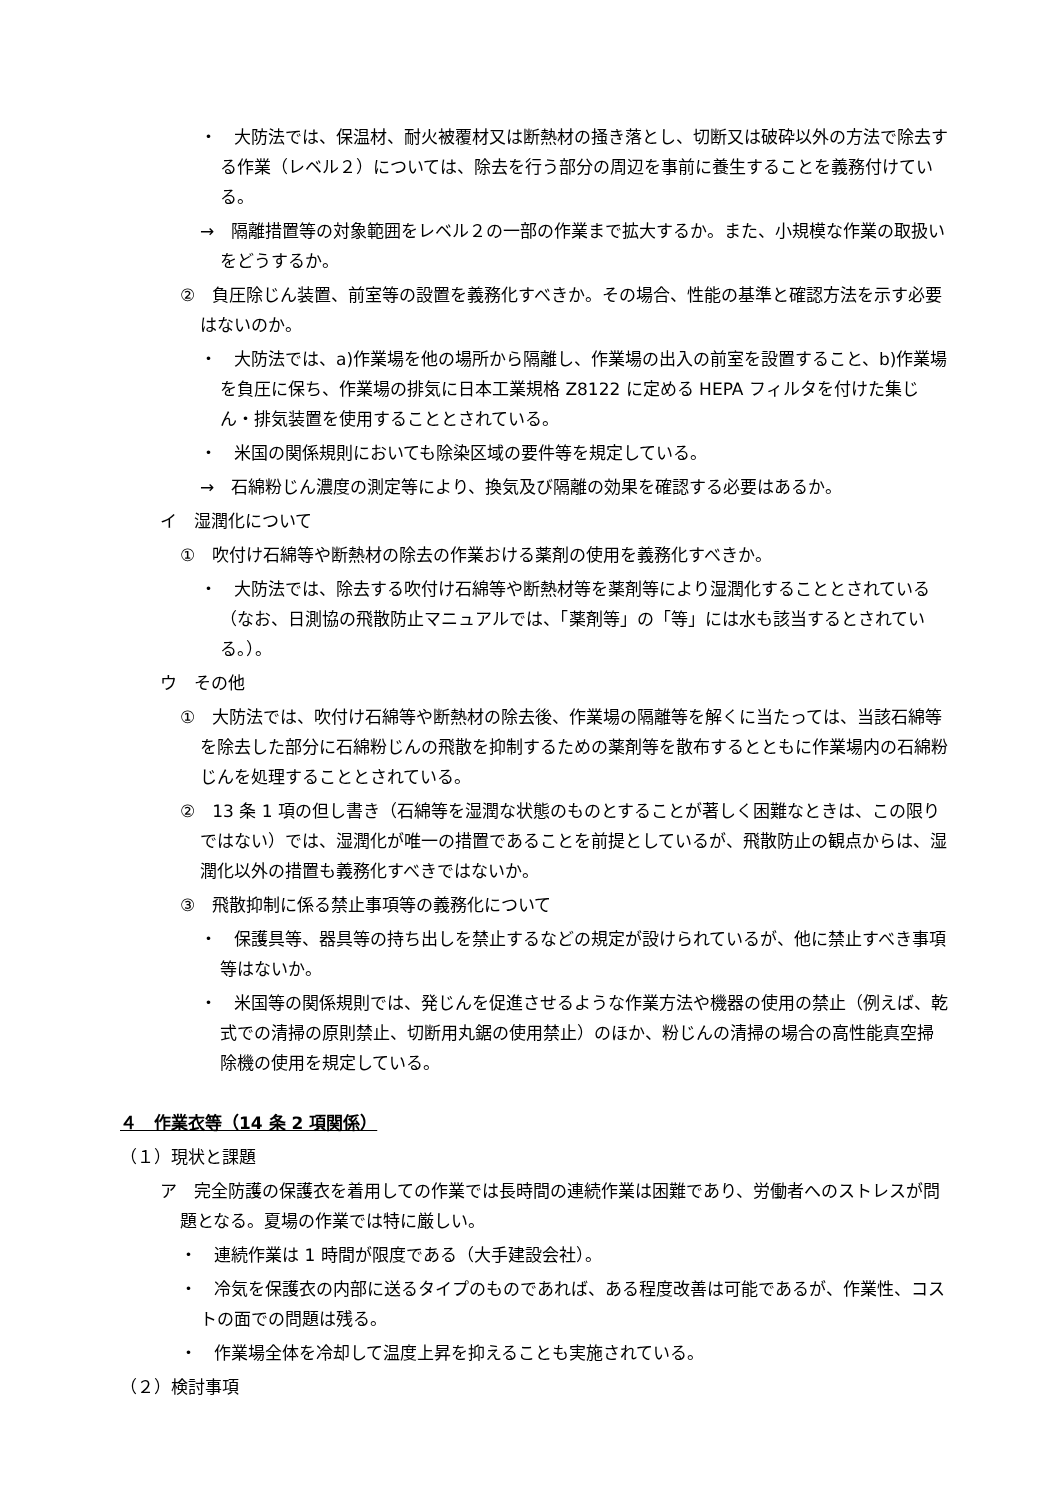・　大防法では、保温材、耐火被覆材又は断熱材の掻き落とし、切断又は破砕以外の方法で除去する作業（レベル２）については、除去を行う部分の周辺を事前に養生することを義務付けている。
→　隔離措置等の対象範囲をレベル２の一部の作業まで拡大するか。また、小規模な作業の取扱いをどうするか。
②　負圧除じん装置、前室等の設置を義務化すべきか。その場合、性能の基準と確認方法を示す必要はないのか。
・　大防法では、a)作業場を他の場所から隔離し、作業場の出入の前室を設置すること、b)作業場を負圧に保ち、作業場の排気に日本工業規格 Z8122 に定める HEPA フィルタを付けた集じん・排気装置を使用することとされている。
・　米国の関係規則においても除染区域の要件等を規定している。
→　石綿粉じん濃度の測定等により、換気及び隔離の効果を確認する必要はあるか。
イ　湿潤化について
①　吹付け石綿等や断熱材の除去の作業おける薬剤の使用を義務化すべきか。
・　大防法では、除去する吹付け石綿等や断熱材等を薬剤等により湿潤化することとされている（なお、日測協の飛散防止マニュアルでは、「薬剤等」の「等」には水も該当するとされている。）。
ウ　その他
①　大防法では、吹付け石綿等や断熱材の除去後、作業場の隔離等を解くに当たっては、当該石綿等を除去した部分に石綿粉じんの飛散を抑制するための薬剤等を散布するとともに作業場内の石綿粉じんを処理することとされている。
②　13 条 1 項の但し書き（石綿等を湿潤な状態のものとすることが著しく困難なときは、この限りではない）では、湿潤化が唯一の措置であることを前提としているが、飛散防止の観点からは、湿潤化以外の措置も義務化すべきではないか。
③　飛散抑制に係る禁止事項等の義務化について
・　保護具等、器具等の持ち出しを禁止するなどの規定が設けられているが、他に禁止すべき事項等はないか。
・　米国等の関係規則では、発じんを促進させるような作業方法や機器の使用の禁止（例えば、乾式での清掃の原則禁止、切断用丸鋸の使用禁止）のほか、粉じんの清掃の場合の高性能真空掃除機の使用を規定している。
４　作業衣等（14 条 2 項関係）
（１）現状と課題
ア　完全防護の保護衣を着用しての作業では長時間の連続作業は困難であり、労働者へのストレスが問題となる。夏場の作業では特に厳しい。
・　連続作業は 1 時間が限度である（大手建設会社）。
・　冷気を保護衣の内部に送るタイプのものであれば、ある程度改善は可能であるが、作業性、コストの面での問題は残る。
・　作業場全体を冷却して温度上昇を抑えることも実施されている。
（２）検討事項